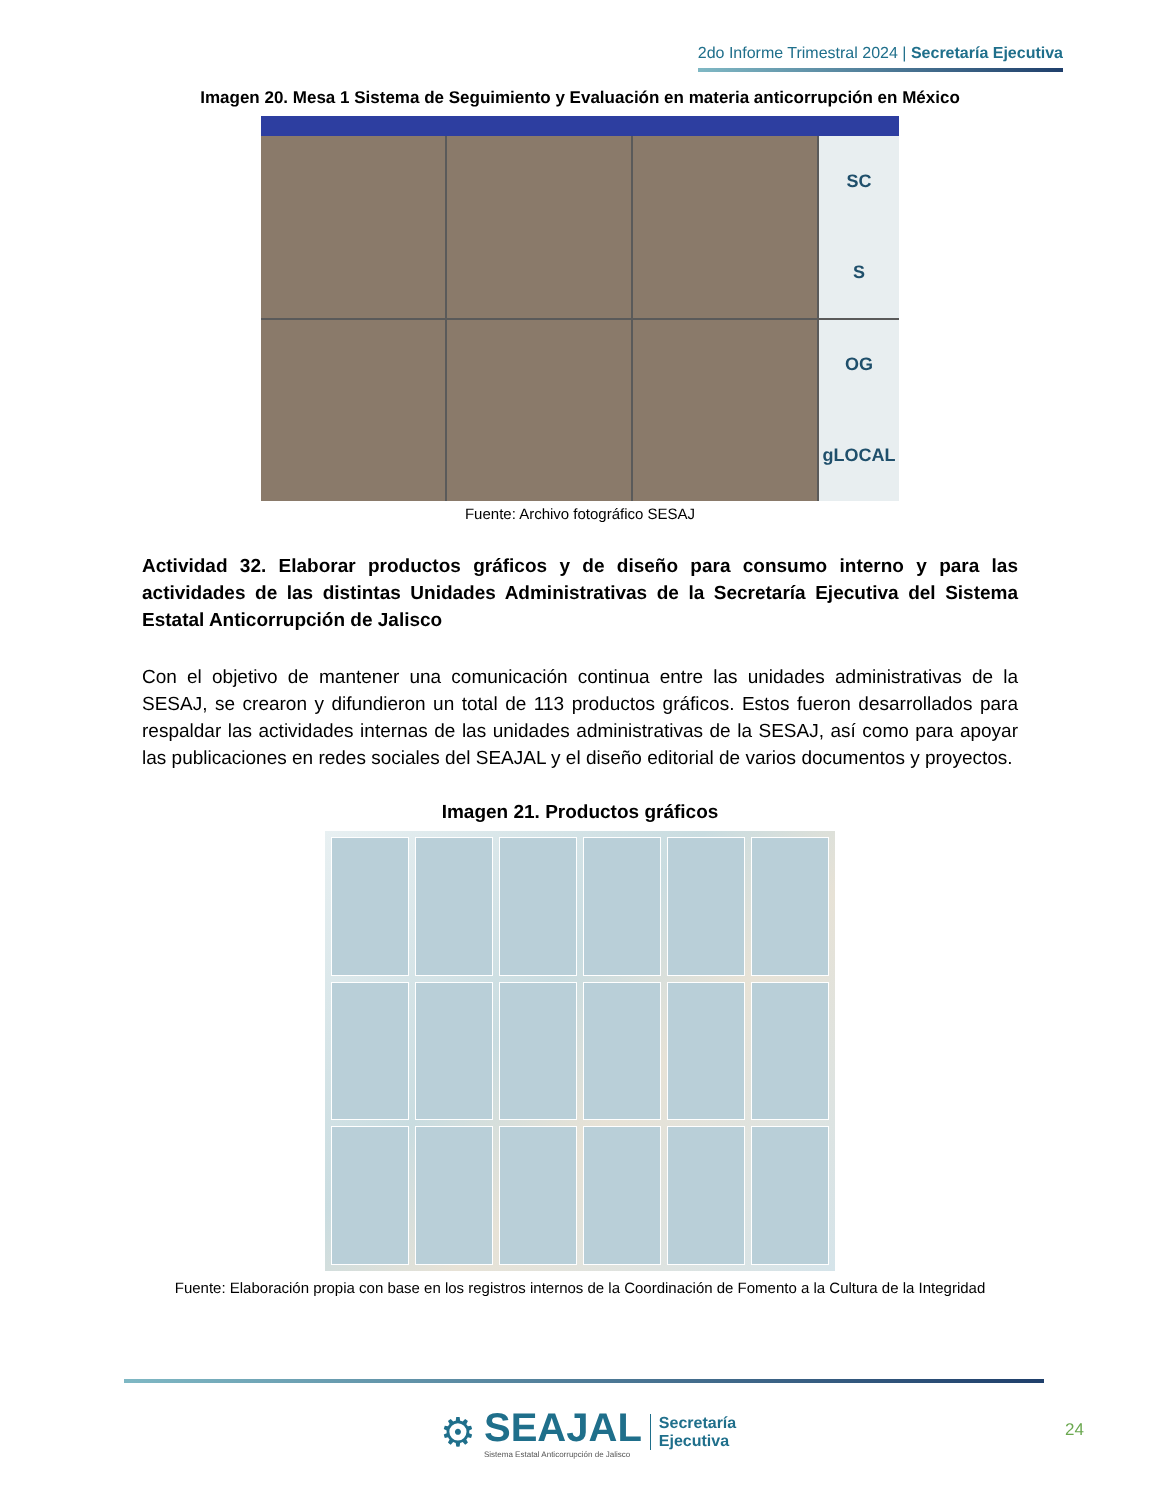2do Informe Trimestral 2024 | Secretaría Ejecutiva
Imagen 20. Mesa 1 Sistema de Seguimiento y Evaluación en materia anticorrupción en México
SC
S
OG
gLOCAL
Fuente: Archivo fotográfico SESAJ
Actividad 32. Elaborar productos gráficos y de diseño para consumo interno y para las actividades de las distintas Unidades Administrativas de la Secretaría Ejecutiva del Sistema Estatal Anticorrupción de Jalisco
Con el objetivo de mantener una comunicación continua entre las unidades administrativas de la SESAJ, se crearon y difundieron un total de 113 productos gráficos. Estos fueron desarrollados para respaldar las actividades internas de las unidades administrativas de la SESAJ, así como para apoyar las publicaciones en redes sociales del SEAJAL y el diseño editorial de varios documentos y proyectos.
Imagen 21. Productos gráficos
Fuente: Elaboración propia con base en los registros internos de la Coordinación de Fomento a la Cultura de la Integridad
⚙
SEAJAL
Sistema Estatal Anticorrupción de Jalisco
Secretaría
Ejecutiva
24